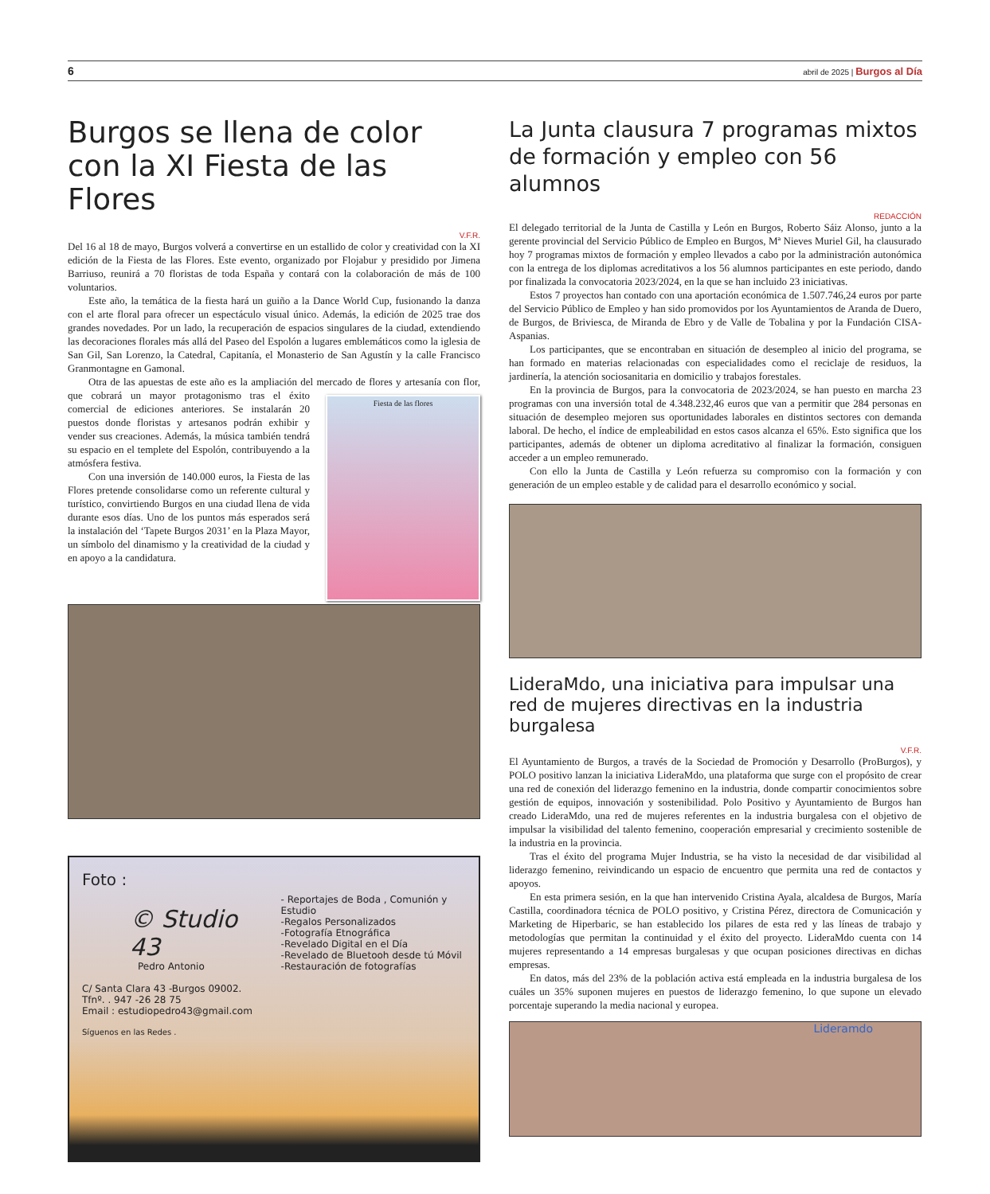6 abril de 2025 | Burgos al Día
Burgos se llena de color con la XI Fiesta de las Flores
V.F.R.
Del 16 al 18 de mayo, Burgos volverá a convertirse en un estallido de color y creatividad con la XI edición de la Fiesta de las Flores. Este evento, organizado por Flojabur y presidido por Jimena Barriuso, reunirá a 70 floristas de toda España y contará con la colaboración de más de 100 voluntarios.
Este año, la temática de la fiesta hará un guiño a la Dance World Cup, fusionando la danza con el arte floral para ofrecer un espectáculo visual único. Además, la edición de 2025 trae dos grandes novedades. Por un lado, la recuperación de espacios singulares de la ciudad, extendiendo las decoraciones florales más allá del Paseo del Espolón a lugares emblemáticos como la iglesia de San Gil, San Lorenzo, la Catedral, Capitanía, el Monasterio de San Agustín y la calle Francisco Granmontagne en Gamonal.
Otra de las apuestas de este año es la ampliación del mercado de flores y artesanía
Fiesta de las flores
con flor, que cobrará un mayor protagonismo tras el éxito comercial de ediciones anteriores. Se instalarán 20 puestos donde floristas y artesanos podrán exhibir y vender sus creaciones. Además, la música también tendrá su espacio en el templete del Espolón, contribuyendo a la atmósfera festiva.
Con una inversión de 140.000 euros, la Fiesta de las Flores pretende consolidarse como un referente cultural y turístico, convirtiendo Burgos en una ciudad llena de vida durante esos días. Uno de los puntos más esperados será la instalación del ‘Tapete Burgos 2031’ en la Plaza Mayor, un símbolo del dinamismo y la creatividad de la ciudad y en apoyo a la candidatura.
Foto :
© Studio 43
Pedro Antonio
C/ Santa Clara 43 -Burgos 09002.
Tfnº. . 947 -26 28 75
Email : estudiopedro43@gmail.com
Síguenos en las Redes .
- Reportajes de Boda , Comunión y Estudio
-Regalos Personalizados
-Fotografía Etnográfica
-Revelado Digital en el Día
-Revelado de Bluetooh desde tú Móvil
-Restauración de fotografías
La Junta clausura 7 programas mixtos de formación y empleo con 56 alumnos
REDACCIÓN
El delegado territorial de la Junta de Castilla y León en Burgos, Roberto Sáiz Alonso, junto a la gerente provincial del Servicio Público de Empleo en Burgos, Mª Nieves Muriel Gil, ha clausurado hoy 7 programas mixtos de formación y empleo llevados a cabo por la administración autonómica con la entrega de los diplomas acreditativos a los 56 alumnos participantes en este periodo, dando por finalizada la convocatoria 2023/2024, en la que se han incluido 23 iniciativas.
Estos 7 proyectos han contado con una aportación económica de 1.507.746,24 euros por parte del Servicio Público de Empleo y han sido promovidos por los Ayuntamientos de Aranda de Duero, de Burgos, de Briviesca, de Miranda de Ebro y de Valle de Tobalina y por la Fundación CISA-Aspanias.
Los participantes, que se encontraban en situación de desempleo al inicio del programa, se han formado en materias relacionadas con especialidades como el reciclaje de residuos, la jardinería, la atención sociosanitaria en domicilio y trabajos forestales.
En la provincia de Burgos, para la convocatoria de 2023/2024, se han puesto en marcha 23 programas con una inversión total de 4.348.232,46 euros que van a permitir que 284 personas en situación de desempleo mejoren sus oportunidades laborales en distintos sectores con demanda laboral. De hecho, el índice de empleabilidad en estos casos alcanza el 65%. Esto significa que los participantes, además de obtener un diploma acreditativo al finalizar la formación, consiguen acceder a un empleo remunerado.
Con ello la Junta de Castilla y León refuerza su compromiso con la formación y con generación de un empleo estable y de calidad para el desarrollo económico y social.
LideraMdo, una iniciativa para impulsar una red de mujeres directivas en la industria burgalesa
V.F.R.
El Ayuntamiento de Burgos, a través de la Sociedad de Promoción y Desarrollo (ProBurgos), y POLO positivo lanzan la iniciativa LideraMdo, una plataforma que surge con el propósito de crear una red de conexión del liderazgo femenino en la industria, donde compartir conocimientos sobre gestión de equipos, innovación y sostenibilidad. Polo Positivo y Ayuntamiento de Burgos han creado LideraMdo, una red de mujeres referentes en la industria burgalesa con el objetivo de impulsar la visibilidad del talento femenino, cooperación empresarial y crecimiento sostenible de la industria en la provincia.
Tras el éxito del programa Mujer Industria, se ha visto la necesidad de dar visibilidad al liderazgo femenino, reivindicando un espacio de encuentro que permita una red de contactos y apoyos.
En esta primera sesión, en la que han intervenido Cristina Ayala, alcaldesa de Burgos, María Castilla, coordinadora técnica de POLO positivo, y Cristina Pérez, directora de Comunicación y Marketing de Hiperbaric, se han establecido los pilares de esta red y las líneas de trabajo y metodologías que permitan la continuidad y el éxito del proyecto. LideraMdo cuenta con 14 mujeres representando a 14 empresas burgalesas y que ocupan posiciones directivas en dichas empresas.
En datos, más del 23% de la población activa está empleada en la industria burgalesa de los cuáles un 35% suponen mujeres en puestos de liderazgo femenino, lo que supone un elevado porcentaje superando la media nacional y europea.
Lideramdo